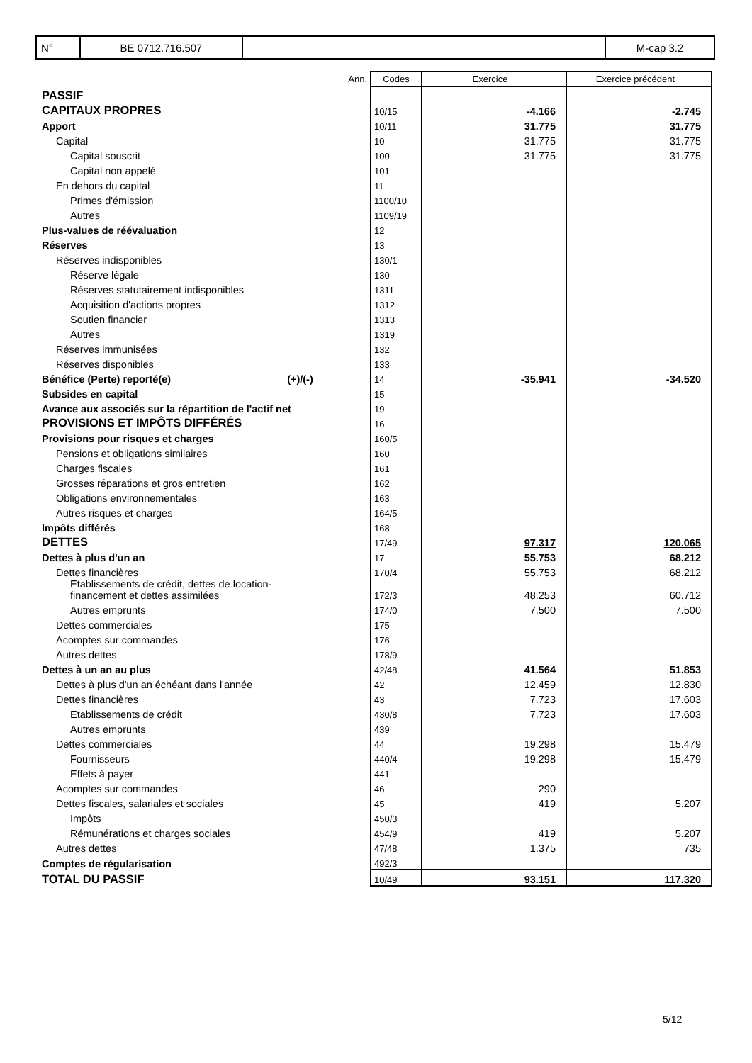| N° | BE 0712.716.507 | | M-cap 3.2 |
| | Ann. | Codes | Exercice | Exercice précédent |
| PASSIF | | | | |
| CAPITAUX PROPRES | | 10/15 | -4.166 | -2.745 |
| Apport | | 10/11 | 31.775 | 31.775 |
| Capital | | 10 | 31.775 | 31.775 |
| Capital souscrit | | 100 | 31.775 | 31.775 |
| Capital non appelé | | 101 | | |
| En dehors du capital | | 11 | | |
| Primes d'émission | | 1100/10 | | |
| Autres | | 1109/19 | | |
| Plus-values de réévaluation | | 12 | | |
| Réserves | | 13 | | |
| Réserves indisponibles | | 130/1 | | |
| Réserve légale | | 130 | | |
| Réserves statutairement indisponibles | | 1311 | | |
| Acquisition d'actions propres | | 1312 | | |
| Soutien financier | | 1313 | | |
| Autres | | 1319 | | |
| Réserves immunisées | | 132 | | |
| Réserves disponibles | | 133 | | |
| Bénéfice (Perte) reporté(e) (+)/(-) | | 14 | -35.941 | -34.520 |
| Subsides en capital | | 15 | | |
| Avance aux associés sur la répartition de l'actif net | | 19 | | |
| PROVISIONS ET IMPÔTS DIFFÉRÉS | | 16 | | |
| Provisions pour risques et charges | | 160/5 | | |
| Pensions et obligations similaires | | 160 | | |
| Charges fiscales | | 161 | | |
| Grosses réparations et gros entretien | | 162 | | |
| Obligations environnementales | | 163 | | |
| Autres risques et charges | | 164/5 | | |
| Impôts différés | | 168 | | |
| DETTES | | 17/49 | 97.317 | 120.065 |
| Dettes à plus d'un an | | 17 | 55.753 | 68.212 |
| Dettes financières | | 170/4 | 55.753 | 68.212 |
| Etablissements de crédit, dettes de location- financement et dettes assimilées | | 172/3 | 48.253 | 60.712 |
| Autres emprunts | | 174/0 | 7.500 | 7.500 |
| Dettes commerciales | | 175 | | |
| Acomptes sur commandes | | 176 | | |
| Autres dettes | | 178/9 | | |
| Dettes à un an au plus | | 42/48 | 41.564 | 51.853 |
| Dettes à plus d'un an échéant dans l'année | | 42 | 12.459 | 12.830 |
| Dettes financières | | 43 | 7.723 | 17.603 |
| Etablissements de crédit | | 430/8 | 7.723 | 17.603 |
| Autres emprunts | | 439 | | |
| Dettes commerciales | | 44 | 19.298 | 15.479 |
| Fournisseurs | | 440/4 | 19.298 | 15.479 |
| Effets à payer | | 441 | | |
| Acomptes sur commandes | | 46 | 290 | |
| Dettes fiscales, salariales et sociales | | 45 | 419 | 5.207 |
| Impôts | | 450/3 | | |
| Rémunérations et charges sociales | | 454/9 | 419 | 5.207 |
| Autres dettes | | 47/48 | 1.375 | 735 |
| Comptes de régularisation | | 492/3 | | |
| TOTAL DU PASSIF | | 10/49 | 93.151 | 117.320 |
5/12